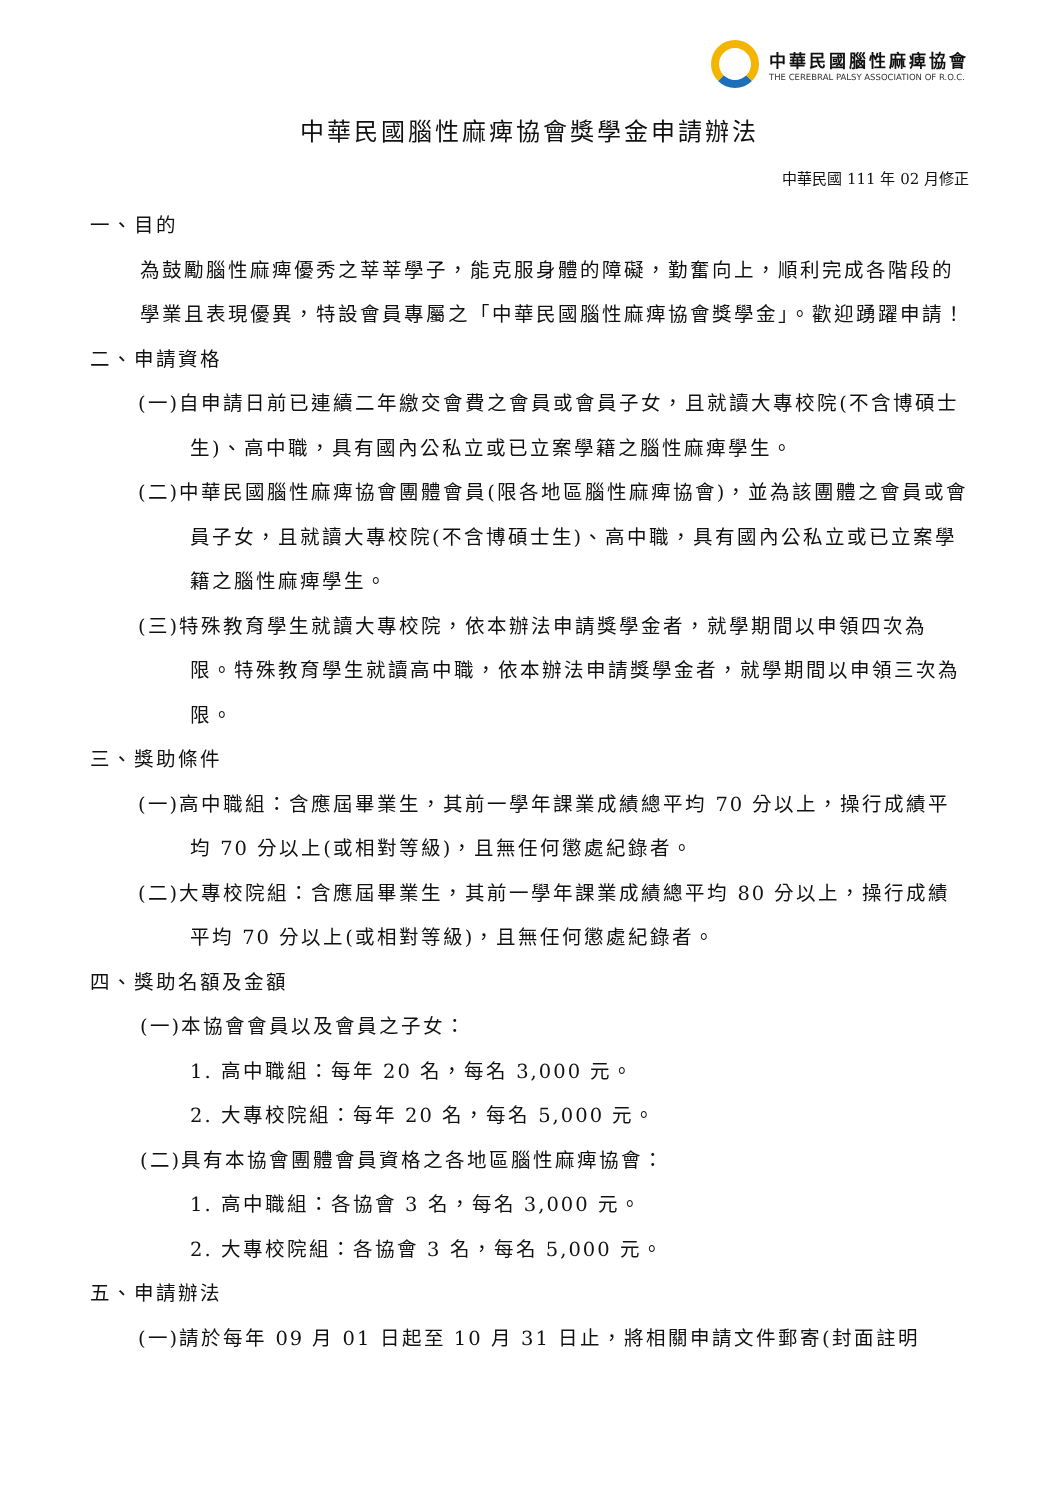中華民國腦性麻痺協會
THE CEREBRAL PALSY ASSOCIATION OF R.O.C.
中華民國腦性麻痺協會獎學金申請辦法
中華民國 111 年 02 月修正
一、目的
為鼓勵腦性麻痺優秀之莘莘學子，能克服身體的障礙，勤奮向上，順利完成各階段的學業且表現優異，特設會員專屬之「中華民國腦性麻痺協會獎學金」。歡迎踴躍申請！
二、申請資格
(一)自申請日前已連續二年繳交會費之會員或會員子女，且就讀大專校院(不含博碩士生)、高中職，具有國內公私立或已立案學籍之腦性麻痺學生。
(二)中華民國腦性麻痺協會團體會員(限各地區腦性麻痺協會)，並為該團體之會員或會員子女，且就讀大專校院(不含博碩士生)、高中職，具有國內公私立或已立案學籍之腦性麻痺學生。
(三)特殊教育學生就讀大專校院，依本辦法申請獎學金者，就學期間以申領四次為限。特殊教育學生就讀高中職，依本辦法申請獎學金者，就學期間以申領三次為限。
三、獎助條件
(一)高中職組：含應屆畢業生，其前一學年課業成績總平均 70 分以上，操行成績平均 70 分以上(或相對等級)，且無任何懲處紀錄者。
(二)大專校院組：含應屆畢業生，其前一學年課業成績總平均 80 分以上，操行成績平均 70 分以上(或相對等級)，且無任何懲處紀錄者。
四、獎助名額及金額
(一)本協會會員以及會員之子女：
1. 高中職組：每年 20 名，每名 3,000 元。
2. 大專校院組：每年 20 名，每名 5,000 元。
(二)具有本協會團體會員資格之各地區腦性麻痺協會：
1. 高中職組：各協會 3 名，每名 3,000 元。
2. 大專校院組：各協會 3 名，每名 5,000 元。
五、申請辦法
(一)請於每年 09 月 01 日起至 10 月 31 日止，將相關申請文件郵寄(封面註明